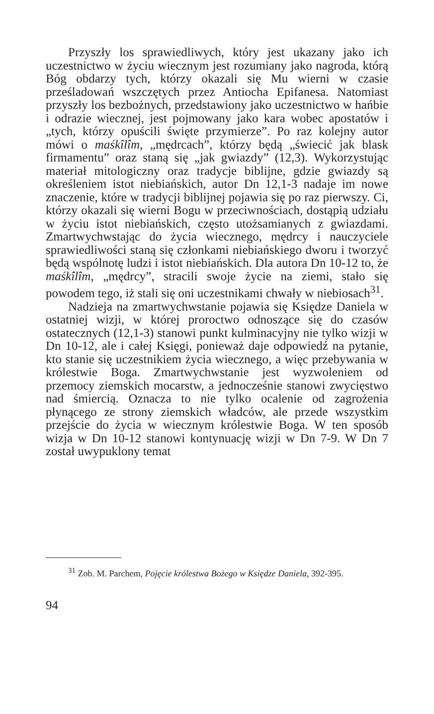Przyszły los sprawiedliwych, który jest ukazany jako ich uczestnictwo w życiu wiecznym jest rozumiany jako nagroda, którą Bóg obdarzy tych, którzy okazali się Mu wierni w czasie prześladowań wszczętych przez Antiocha Epifanesa. Natomiast przyszły los bezbożnych, przedstawiony jako uczestnictwo w hańbie i odrazie wiecznej, jest pojmowany jako kara wobec apostatów i „tych, którzy opuścili święte przymierze”. Po raz kolejny autor mówi o maśkîlîm, „mędrcach”, którzy będą „świecić jak blask firmamentu” oraz staną się „jak gwiazdy” (12,3). Wykorzystując materiał mitologiczny oraz tradycje biblijne, gdzie gwiazdy są określeniem istot niebiańskich, autor Dn 12,1-3 nadaje im nowe znaczenie, które w tradycji biblijnej pojawia się po raz pierwszy. Ci, którzy okazali się wierni Bogu w przeciwnościach, dostąpią udziału w życiu istot niebiańskich, często utożsamianych z gwiazdami. Zmartwychwstając do życia wiecznego, mędrcy i nauczyciele sprawiedliwości staną się członkami niebiańskiego dworu i tworzyć będą wspólnotę ludzi i istot niebiańskich. Dla autora Dn 10-12 to, że maśkîlîm, „mędrcy”, stracili swoje życie na ziemi, stało się powodem tego, iż stali się oni uczestnikami chwały w niebiosach<sup>31</sup>.
Nadzieja na zmartwychwstanie pojawia się Księdze Daniela w ostatniej wizji, w której proroctwo odnoszące się do czasów ostatecznych (12,1-3) stanowi punkt kulminacyjny nie tylko wizji w Dn 10-12, ale i całej Księgi, ponieważ daje odpowiedź na pytanie, kto stanie się uczestnikiem życia wiecznego, a więc przebywania w królestwie Boga. Zmartwychwstanie jest wyzwoleniem od przemocy ziemskich mocarstw, a jednocześnie stanowi zwycięstwo nad śmiercią. Oznacza to nie tylko ocalenie od zagrożenia płynącego ze strony ziemskich władców, ale przede wszystkim przejście do życia w wiecznym królestwie Boga. W ten sposób wizja w Dn 10-12 stanowi kontynuację wizji w Dn 7-9. W Dn 7 został uwypuklony temat
<sup>31</sup> Zob. M. Parchem, Pojęcie królestwa Bożego w Księdze Daniela, 392-395.
94